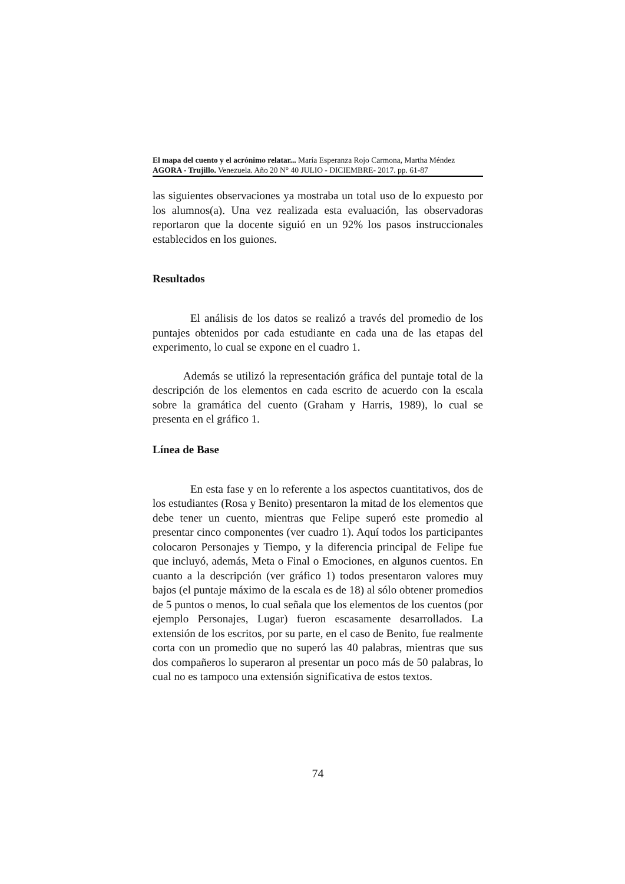El mapa del cuento y el acrónimo relatar... María Esperanza Rojo Carmona, Martha Méndez
AGORA - Trujillo. Venezuela. Año 20 N° 40 JULIO - DICIEMBRE- 2017. pp. 61-87
las siguientes observaciones ya mostraba un total uso de lo expuesto por los alumnos(a). Una vez realizada esta evaluación, las observadoras reportaron que la docente siguió en un 92% los pasos instruccionales establecidos en los guiones.
Resultados
El análisis de los datos se realizó a través del promedio de los puntajes obtenidos por cada estudiante en cada una de las etapas del experimento, lo cual se expone en el cuadro 1.
Además se utilizó la representación gráfica del puntaje total de la descripción de los elementos en cada escrito de acuerdo con la escala sobre la gramática del cuento (Graham y Harris, 1989), lo cual se presenta en el gráfico 1.
Línea de Base
En esta fase y en lo referente a los aspectos cuantitativos, dos de los estudiantes (Rosa y Benito) presentaron la mitad de los elementos que debe tener un cuento, mientras que Felipe superó este promedio al presentar cinco componentes (ver cuadro 1). Aquí todos los participantes colocaron Personajes y Tiempo, y la diferencia principal de Felipe fue que incluyó, además, Meta o Final o Emociones, en algunos cuentos. En cuanto a la descripción (ver gráfico 1) todos presentaron valores muy bajos (el puntaje máximo de la escala es de 18) al sólo obtener promedios de 5 puntos o menos, lo cual señala que los elementos de los cuentos (por ejemplo Personajes, Lugar) fueron escasamente desarrollados. La extensión de los escritos, por su parte, en el caso de Benito, fue realmente corta con un promedio que no superó las 40 palabras, mientras que sus dos compañeros lo superaron al presentar un poco más de 50 palabras, lo cual no es tampoco una extensión significativa de estos textos.
74